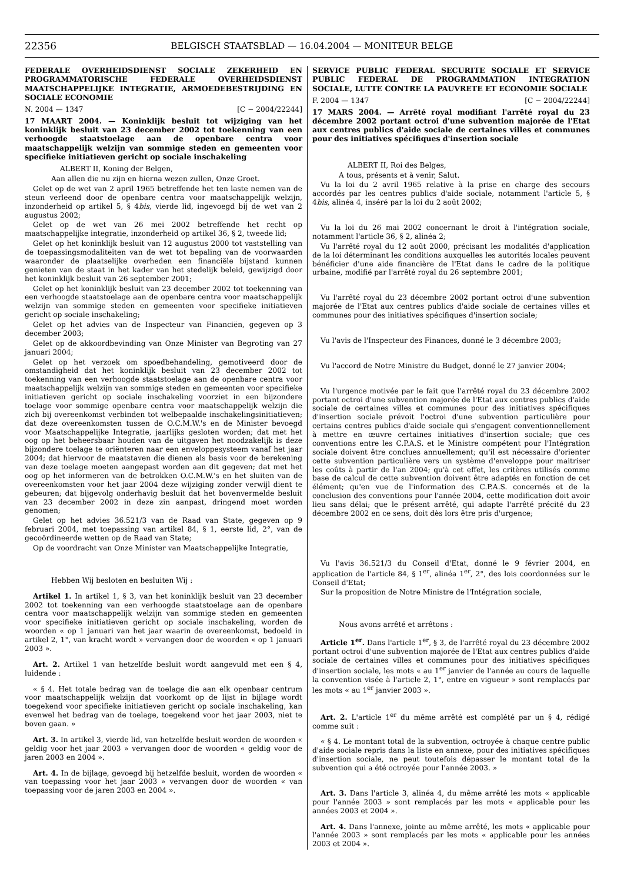22356
BELGISCH STAATSBLAD — 16.04.2004 — MONITEUR BELGE
FEDERALE OVERHEIDSDIENST SOCIALE ZEKERHEID EN PROGRAMMATORISCHE FEDERALE OVERHEIDSDIENST MAATSCHAPPELIJKE INTEGRATIE, ARMOEDEBESTRIJDING EN SOCIALE ECONOMIE
N. 2004 — 1347 [C − 2004/22244]
17 MAART 2004. — Koninklijk besluit tot wijziging van het koninklijk besluit van 23 december 2002 tot toekenning van een verhoogde staatstoelage aan de openbare centra voor maatschappelijk welzijn van sommige steden en gemeenten voor specifieke initiatieven gericht op sociale inschakeling
ALBERT II, Koning der Belgen,
Aan allen die nu zijn en hierna wezen zullen, Onze Groet.
Gelet op de wet van 2 april 1965 betreffende het ten laste nemen van de steun verleend door de openbare centra voor maatschappelijk welzijn, inzonderheid op artikel 5, § 4bis, vierde lid, ingevoegd bij de wet van 2 augustus 2002;
Gelet op de wet van 26 mei 2002 betreffende het recht op maatschappelijke integratie, inzonderheid op artikel 36, § 2, tweede lid;
Gelet op het koninklijk besluit van 12 augustus 2000 tot vaststelling van de toepassingsmodaliteiten van de wet tot bepaling van de voorwaarden waaronder de plaatselijke overheden een financiële bijstand kunnen genieten van de staat in het kader van het stedelijk beleid, gewijzigd door het koninklijk besluit van 26 september 2001;
Gelet op het koninklijk besluit van 23 december 2002 tot toekenning van een verhoogde staatstoelage aan de openbare centra voor maatschappelijk welzijn van sommige steden en gemeenten voor specifieke initiatieven gericht op sociale inschakeling;
Gelet op het advies van de Inspecteur van Financiën, gegeven op 3 december 2003;
Gelet op de akkoordbevinding van Onze Minister van Begroting van 27 januari 2004;
Gelet op het verzoek om spoedbehandeling, gemotiveerd door de omstandigheid dat het koninklijk besluit van 23 december 2002 tot toekenning van een verhoogde staatstoelage aan de openbare centra voor maatschappelijk welzijn van sommige steden en gemeenten voor specifieke initiatieven gericht op sociale inschakeling voorziet in een bijzondere toelage voor sommige openbare centra voor maatschappelijk welzijn die zich bij overeenkomst verbinden tot welbepaalde inschakelingsinitiatieven; dat deze overeenkomsten tussen de O.C.M.W.'s en de Minister bevoegd voor Maatschappelijke Integratie, jaarlijks gesloten worden; dat met het oog op het beheersbaar houden van de uitgaven het noodzakelijk is deze bijzondere toelage te oriënteren naar een enveloppesysteem vanaf het jaar 2004; dat hiervoor de maatstaven die dienen als basis voor de berekening van deze toelage moeten aangepast worden aan dit gegeven; dat met het oog op het informeren van de betrokken O.C.M.W.'s en het sluiten van de overeenkomsten voor het jaar 2004 deze wijziging zonder verwijl dient te gebeuren; dat bijgevolg onderhavig besluit dat het bovenvermelde besluit van 23 december 2002 in deze zin aanpast, dringend moet worden genomen;
Gelet op het advies 36.521/3 van de Raad van State, gegeven op 9 februari 2004, met toepassing van artikel 84, § 1, eerste lid, 2°, van de gecoördineerde wetten op de Raad van State;
Op de voordracht van Onze Minister van Maatschappelijke Integratie,
Hebben Wij besloten en besluiten Wij :
Artikel 1. In artikel 1, § 3, van het koninklijk besluit van 23 december 2002 tot toekenning van een verhoogde staatstoelage aan de openbare centra voor maatschappelijk welzijn van sommige steden en gemeenten voor specifieke initiatieven gericht op sociale inschakeling, worden de woorden « op 1 januari van het jaar waarin de overeenkomst, bedoeld in artikel 2, 1°, van kracht wordt » vervangen door de woorden « op 1 januari 2003 ».
Art. 2. Artikel 1 van hetzelfde besluit wordt aangevuld met een § 4, luidende :
« § 4. Het totale bedrag van de toelage die aan elk openbaar centrum voor maatschappelijk welzijn dat voorkomt op de lijst in bijlage wordt toegekend voor specifieke initiatieven gericht op sociale inschakeling, kan evenwel het bedrag van de toelage, toegekend voor het jaar 2003, niet te boven gaan. »
Art. 3. In artikel 3, vierde lid, van hetzelfde besluit worden de woorden « geldig voor het jaar 2003 » vervangen door de woorden « geldig voor de jaren 2003 en 2004 ».
Art. 4. In de bijlage, gevoegd bij hetzelfde besluit, worden de woorden « van toepassing voor het jaar 2003 » vervangen door de woorden « van toepassing voor de jaren 2003 en 2004 ».
SERVICE PUBLIC FEDERAL SECURITE SOCIALE ET SERVICE PUBLIC FEDERAL DE PROGRAMMATION INTEGRATION SOCIALE, LUTTE CONTRE LA PAUVRETE ET ECONOMIE SOCIALE
F. 2004 — 1347 [C − 2004/22244]
17 MARS 2004. — Arrêté royal modifiant l'arrêté royal du 23 décembre 2002 portant octroi d'une subvention majorée de l'Etat aux centres publics d'aide sociale de certaines villes et communes pour des initiatives spécifiques d'insertion sociale
ALBERT II, Roi des Belges,
A tous, présents et à venir, Salut.
Vu la loi du 2 avril 1965 relative à la prise en charge des secours accordés par les centres publics d'aide sociale, notamment l'article 5, § 4bis, alinéa 4, inséré par la loi du 2 août 2002;
Vu la loi du 26 mai 2002 concernant le droit à l'intégration sociale, notamment l'article 36, § 2, alinéa 2;
Vu l'arrêté royal du 12 août 2000, précisant les modalités d'application de la loi déterminant les conditions auxquelles les autorités locales peuvent bénéficier d'une aide financière de l'Etat dans le cadre de la politique urbaine, modifié par l'arrêté royal du 26 septembre 2001;
Vu l'arrêté royal du 23 décembre 2002 portant octroi d'une subvention majorée de l'Etat aux centres publics d'aide sociale de certaines villes et communes pour des initiatives spécifiques d'insertion sociale;
Vu l'avis de l'Inspecteur des Finances, donné le 3 décembre 2003;
Vu l'accord de Notre Ministre du Budget, donné le 27 janvier 2004;
Vu l'urgence motivée par le fait que l'arrêté royal du 23 décembre 2002 portant octroi d'une subvention majorée de l'Etat aux centres publics d'aide sociale de certaines villes et communes pour des initiatives spécifiques d'insertion sociale prévoit l'octroi d'une subvention particulière pour certains centres publics d'aide sociale qui s'engagent conventionnellement à mettre en œuvre certaines initiatives d'insertion sociale; que ces conventions entre les C.P.A.S. et le Ministre compétent pour l'Intégration sociale doivent être conclues annuellement; qu'il est nécessaire d'orienter cette subvention particulière vers un système d'enveloppe pour maitriser les coûts à partir de l'an 2004; qu'à cet effet, les critères utilisés comme base de calcul de cette subvention doivent être adaptés en fonction de cet élément; qu'en vue de l'information des C.P.A.S. concernés et de la conclusion des conventions pour l'année 2004, cette modification doit avoir lieu sans délai; que le présent arrêté, qui adapte l'arrêté précité du 23 décembre 2002 en ce sens, doit dès lors être pris d'urgence;
Vu l'avis 36.521/3 du Conseil d'Etat, donné le 9 février 2004, en application de l'article 84, § 1<sup>er</sup>, alinéa 1<sup>er</sup>, 2°, des lois coordonnées sur le Conseil d'Etat;
Sur la proposition de Notre Ministre de l'Intégration sociale,
Nous avons arrêté et arrêtons :
Article 1<sup>er</sup>. Dans l'article 1<sup>er</sup>, § 3, de l'arrêté royal du 23 décembre 2002 portant octroi d'une subvention majorée de l'Etat aux centres publics d'aide sociale de certaines villes et communes pour des initiatives spécifiques d'insertion sociale, les mots « au 1<sup>er</sup> janvier de l'année au cours de laquelle la convention visée à l'article 2, 1°, entre en vigueur » sont remplacés par les mots « au 1<sup>er</sup> janvier 2003 ».
Art. 2. L'article 1<sup>er</sup> du même arrêté est complété par un § 4, rédigé comme suit :
« § 4. Le montant total de la subvention, octroyée à chaque centre public d'aide sociale repris dans la liste en annexe, pour des initiatives spécifiques d'insertion sociale, ne peut toutefois dépasser le montant total de la subvention qui a été octroyée pour l'année 2003. »
Art. 3. Dans l'article 3, alinéa 4, du même arrêté les mots « applicable pour l'année 2003 » sont remplacés par les mots « applicable pour les années 2003 et 2004 ».
Art. 4. Dans l'annexe, jointe au même arrêté, les mots « applicable pour l'année 2003 » sont remplacés par les mots « applicable pour les années 2003 et 2004 ».